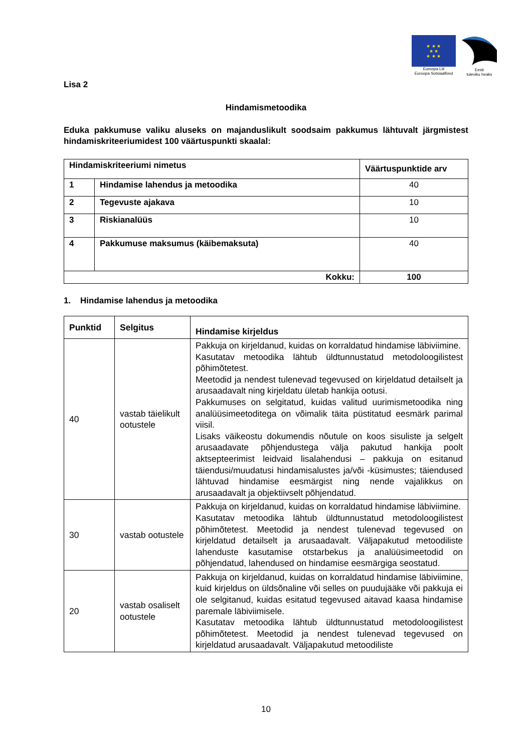★ ★ ★
★ ★
★ ★ ★
Euroopa Liit
Euroopa Sotsiaalfond
Eesti
tuleviku heaks
Lisa 2
Hindamismetoodika
Eduka pakkumuse valiku aluseks on majanduslikult soodsaim pakkumus lähtuvalt järgmistest hindamiskriteeriumidest 100 väärtuspunkti skaalal:
| Hindamiskriteeriumi nimetus | | Väärtuspunktide arv |
| --- | --- | --- |
| 1 | Hindamise lahendus ja metoodika | 40 |
| 2 | Tegevuste ajakava | 10 |
| 3 | Riskianalüüs | 10 |
| 4 | Pakkumuse maksumus (käibemaksuta) | 40 |
| Kokku: | | 100 |
1. Hindamise lahendus ja metoodika
| Punktid | Selgitus | Hindamise kirjeldus |
| 40 | vastab täielikult ootustele | Pakkuja on kirjeldanud, kuidas on korraldatud hindamise läbiviimine. Kasutatav metoodika lähtub üldtunnustatud metodoloogilistest põhimõtetest. Meetodid ja nendest tulenevad tegevused on kirjeldatud detailselt ja arusaadavalt ning kirjeldatu ületab hankija ootusi. Pakkumuses on selgitatud, kuidas valitud uurimismetoodika ning analüüsimeetoditega on võimalik täita püstitatud eesmärk parimal viisil. Lisaks väikeostu dokumendis nõutule on koos sisuliste ja selgelt arusaadavate põhjendustega välja pakutud hankija poolt aktsepteerimist leidvaid lisalahendusi – pakkuja on esitanud täiendusi/muudatusi hindamisalustes ja/või -küsimustes; täiendused lähtuvad hindamise eesmärgist ning nende vajalikkus on arusaadavalt ja objektiivselt põhjendatud. |
| 30 | vastab ootustele | Pakkuja on kirjeldanud, kuidas on korraldatud hindamise läbiviimine. Kasutatav metoodika lähtub üldtunnustatud metodoloogilistest põhimõtetest. Meetodid ja nendest tulenevad tegevused on kirjeldatud detailselt ja arusaadavalt. Väljapakutud metoodiliste lahenduste kasutamise otstarbekus ja analüüsimeetodid on põhjendatud, lahendused on hindamise eesmärgiga seostatud. |
| 20 | vastab osaliselt ootustele | Pakkuja on kirjeldanud, kuidas on korraldatud hindamise läbiviimine, kuid kirjeldus on üldsõnaline või selles on puudujääke või pakkuja ei ole selgitanud, kuidas esitatud tegevused aitavad kaasa hindamise paremale läbiviimisele. Kasutatav metoodika lähtub üldtunnustatud metodoloogilistest põhimõtetest. Meetodid ja nendest tulenevad tegevused on kirjeldatud arusaadavalt. Väljapakutud metoodiliste |
10